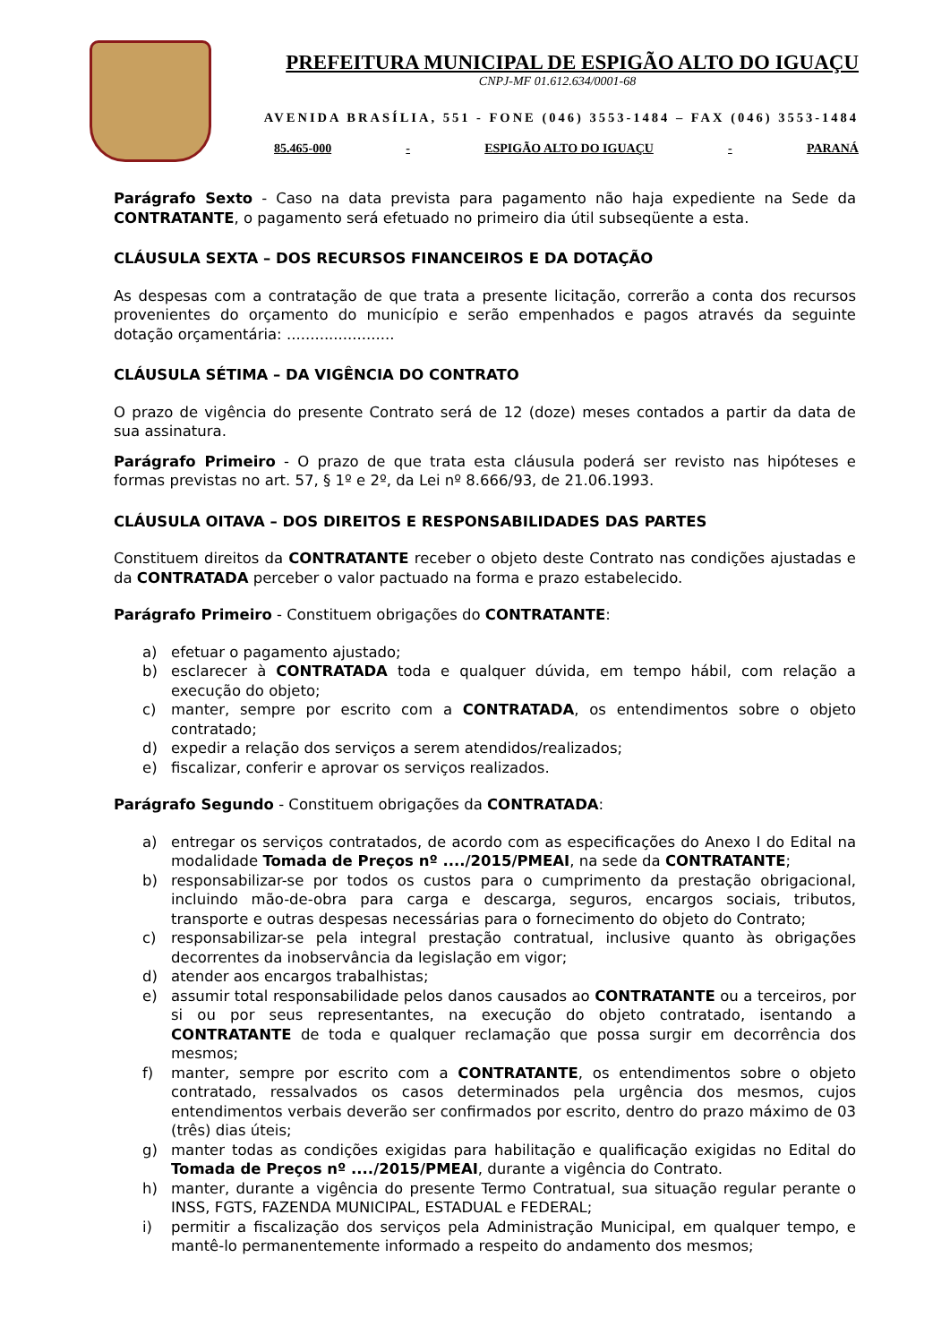PREFEITURA MUNICIPAL DE ESPIGÃO ALTO DO IGUAÇU
CNPJ-MF 01.612.634/0001-68
AVENIDA BRASÍLIA, 551 - FONE (046) 3553-1484 – FAX (046) 3553-1484
85.465-000 - ESPIGÃO ALTO DO IGUAÇU - PARANÁ
Parágrafo Sexto - Caso na data prevista para pagamento não haja expediente na Sede da CONTRATANTE, o pagamento será efetuado no primeiro dia útil subseqüente a esta.
CLÁUSULA SEXTA – DOS RECURSOS FINANCEIROS E DA DOTAÇÃO
As despesas com a contratação de que trata a presente licitação, correrão a conta dos recursos provenientes do orçamento do município e serão empenhados e pagos através da seguinte dotação orçamentária: .......................
CLÁUSULA SÉTIMA – DA VIGÊNCIA DO CONTRATO
O prazo de vigência do presente Contrato será de 12 (doze) meses contados a partir da data de sua assinatura.
Parágrafo Primeiro - O prazo de que trata esta cláusula poderá ser revisto nas hipóteses e formas previstas no art. 57, § 1º e 2º, da Lei nº 8.666/93, de 21.06.1993.
CLÁUSULA OITAVA – DOS DIREITOS E RESPONSABILIDADES DAS PARTES
Constituem direitos da CONTRATANTE receber o objeto deste Contrato nas condições ajustadas e da CONTRATADA perceber o valor pactuado na forma e prazo estabelecido.
Parágrafo Primeiro - Constituem obrigações do CONTRATANTE:
a) efetuar o pagamento ajustado;
b) esclarecer à CONTRATADA toda e qualquer dúvida, em tempo hábil, com relação a execução do objeto;
c) manter, sempre por escrito com a CONTRATADA, os entendimentos sobre o objeto contratado;
d) expedir a relação dos serviços a serem atendidos/realizados;
e) fiscalizar, conferir e aprovar os serviços realizados.
Parágrafo Segundo - Constituem obrigações da CONTRATADA:
a) entregar os serviços contratados, de acordo com as especificações do Anexo I do Edital na modalidade Tomada de Preços nº ..../2015/PMEAI, na sede da CONTRATANTE;
b) responsabilizar-se por todos os custos para o cumprimento da prestação obrigacional, incluindo mão-de-obra para carga e descarga, seguros, encargos sociais, tributos, transporte e outras despesas necessárias para o fornecimento do objeto do Contrato;
c) responsabilizar-se pela integral prestação contratual, inclusive quanto às obrigações decorrentes da inobservância da legislação em vigor;
d) atender aos encargos trabalhistas;
e) assumir total responsabilidade pelos danos causados ao CONTRATANTE ou a terceiros, por si ou por seus representantes, na execução do objeto contratado, isentando a CONTRATANTE de toda e qualquer reclamação que possa surgir em decorrência dos mesmos;
f) manter, sempre por escrito com a CONTRATANTE, os entendimentos sobre o objeto contratado, ressalvados os casos determinados pela urgência dos mesmos, cujos entendimentos verbais deverão ser confirmados por escrito, dentro do prazo máximo de 03 (três) dias úteis;
g) manter todas as condições exigidas para habilitação e qualificação exigidas no Edital do Tomada de Preços nº ..../2015/PMEAI, durante a vigência do Contrato.
h) manter, durante a vigência do presente Termo Contratual, sua situação regular perante o INSS, FGTS, FAZENDA MUNICIPAL, ESTADUAL e FEDERAL;
i) permitir a fiscalização dos serviços pela Administração Municipal, em qualquer tempo, e mantê-lo permanentemente informado a respeito do andamento dos mesmos;